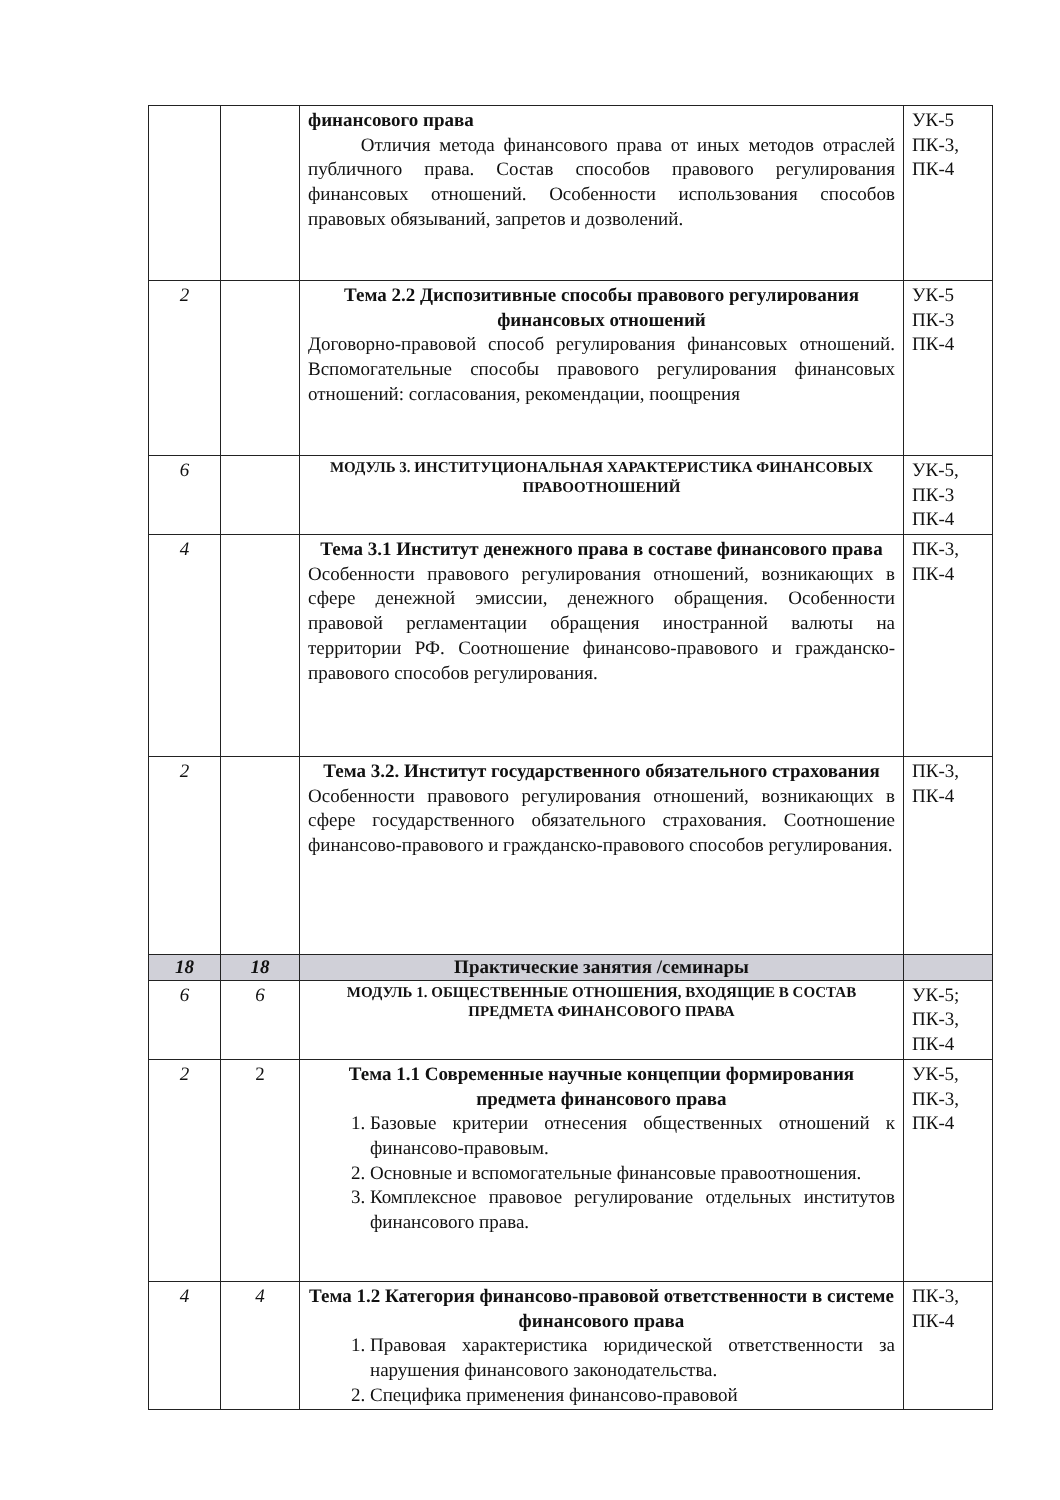| | | финансового права Отличия метода финансового права от иных методов отраслей публичного права. Состав способов правового регулирования финансовых отношений. Особенности использования способов правовых обязываний, запретов и дозволений. | УК-5 ПК-3, ПК-4 |
| 2 | | Тема 2.2 Диспозитивные способы правового регулирования финансовых отношений Договорно-правовой способ регулирования финансовых отношений. Вспомогательные способы правового регулирования финансовых отношений: согласования, рекомендации, поощрения | УК-5 ПК-3 ПК-4 |
| 6 | | МОДУЛЬ 3. ИНСТИТУЦИОНАЛЬНАЯ ХАРАКТЕРИСТИКА ФИНАНСОВЫХ ПРАВООТНОШЕНИЙ | УК-5, ПК-3 ПК-4 |
| 4 | | Тема 3.1 Институт денежного права в составе финансового права Особенности правового регулирования отношений, возникающих в сфере денежной эмиссии, денежного обращения. Особенности правовой регламентации обращения иностранной валюты на территории РФ. Соотношение финансово-правового и гражданско-правового способов регулирования. | ПК-3, ПК-4 |
| 2 | | Тема 3.2. Институт государственного обязательного страхования Особенности правового регулирования отношений, возникающих в сфере государственного обязательного страхования. Соотношение финансово-правового и гражданско-правового способов регулирования. | ПК-3, ПК-4 |
| 18 | 18 | Практические занятия /семинары | |
| 6 | 6 | МОДУЛЬ 1. ОБЩЕСТВЕННЫЕ ОТНОШЕНИЯ, ВХОДЯЩИЕ В СОСТАВ ПРЕДМЕТА ФИНАНСОВОГО ПРАВА | УК-5; ПК-3, ПК-4 |
| 2 | 2 | Тема 1.1 Современные научные концепции формирования предмета финансового права 1. Базовые критерии отнесения общественных отношений к финансово-правовым. 2. Основные и вспомогательные финансовые правоотношения. 3. Комплексное правовое регулирование отдельных институтов финансового права. | УК-5, ПК-3, ПК-4 |
| 4 | 4 | Тема 1.2 Категория финансово-правовой ответственности в системе финансового права 1. Правовая характеристика юридической ответственности за нарушения финансового законодательства. 2. Специфика применения финансово-правовой | ПК-3, ПК-4 |